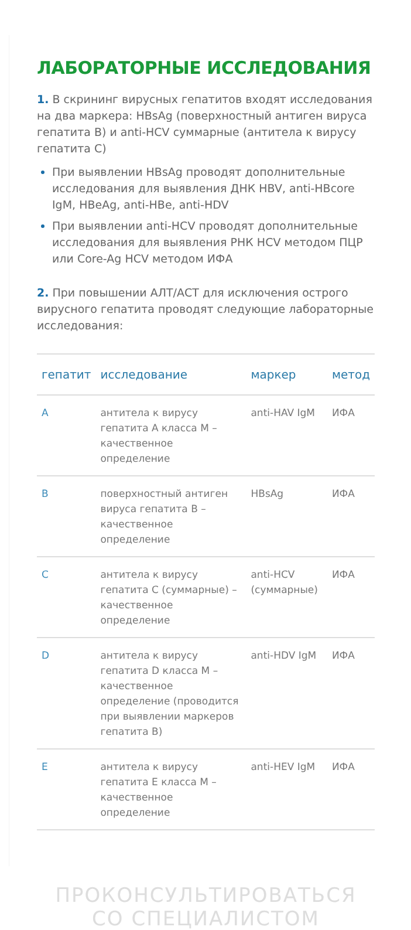ЛАБОРАТОРНЫЕ ИССЛЕДОВАНИЯ
1. В скрининг вирусных гепатитов входят исследования на два маркера: HBsAg (поверхностный антиген вируса гепатита B) и anti-HCV суммарные (антитела к вирусу гепатита C)
При выявлении HBsAg проводят дополнительные исследования для выявления ДНК HBV, anti-HBcore IgM, HBeAg, anti-HBe, anti-HDV
При выявлении anti-HCV проводят дополнительные исследования для выявления РНК HCV методом ПЦР или Core-Ag HCV методом ИФА
2. При повышении АЛТ/АСТ для исключения острого вирусного гепатита проводят следующие лабораторные исследования:
| гепатит | исследование | маркер | метод |
| --- | --- | --- | --- |
| A | антитела к вирусу гепатита A класса M – качественное определение | anti-HAV IgM | ИФА |
| B | поверхностный антиген вируса гепатита B – качественное определение | HBsAg | ИФА |
| C | антитела к вирусу гепатита C (суммарные) – качественное определение | anti-HCV (суммарные) | ИФА |
| D | антитела к вирусу гепатита D класса M – качественное определение (проводится при выявлении маркеров гепатита B) | anti-HDV IgM | ИФА |
| E | антитела к вирусу гепатита E класса M – качественное определение | anti-HEV IgM | ИФА |
ПРОКОНСУЛЬТИРОВАТЬСЯ СО СПЕЦИАЛИСТОМ